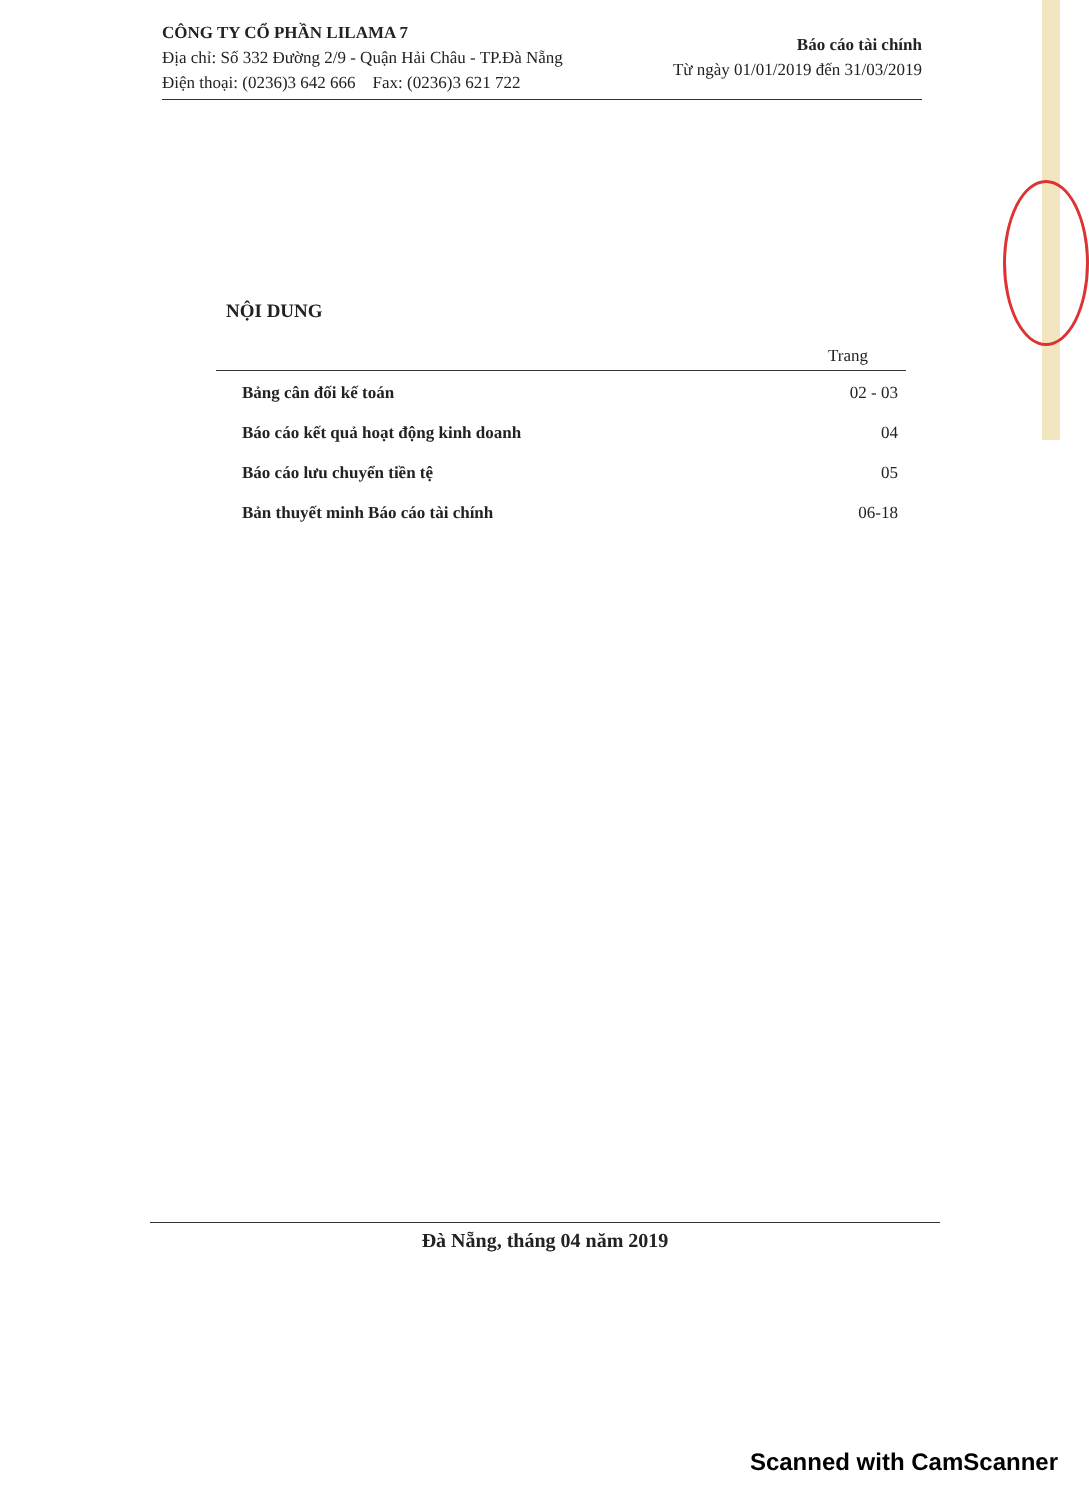CÔNG TY CỔ PHẦN LILAMA 7
Địa chỉ: Số 332 Đường 2/9 - Quận Hải Châu - TP.Đà Nẵng
Điện thoại: (0236)3 642 666 Fax: (0236)3 621 722
Báo cáo tài chính
Từ ngày 01/01/2019 đến 31/03/2019
NỘI DUNG
| | Trang |
| --- | --- |
| Bảng cân đối kế toán | 02 - 03 |
| Báo cáo kết quả hoạt động kinh doanh | 04 |
| Báo cáo lưu chuyển tiền tệ | 05 |
| Bản thuyết minh Báo cáo tài chính | 06-18 |
Đà Nẵng, tháng 04 năm 2019
Scanned with CamScanner